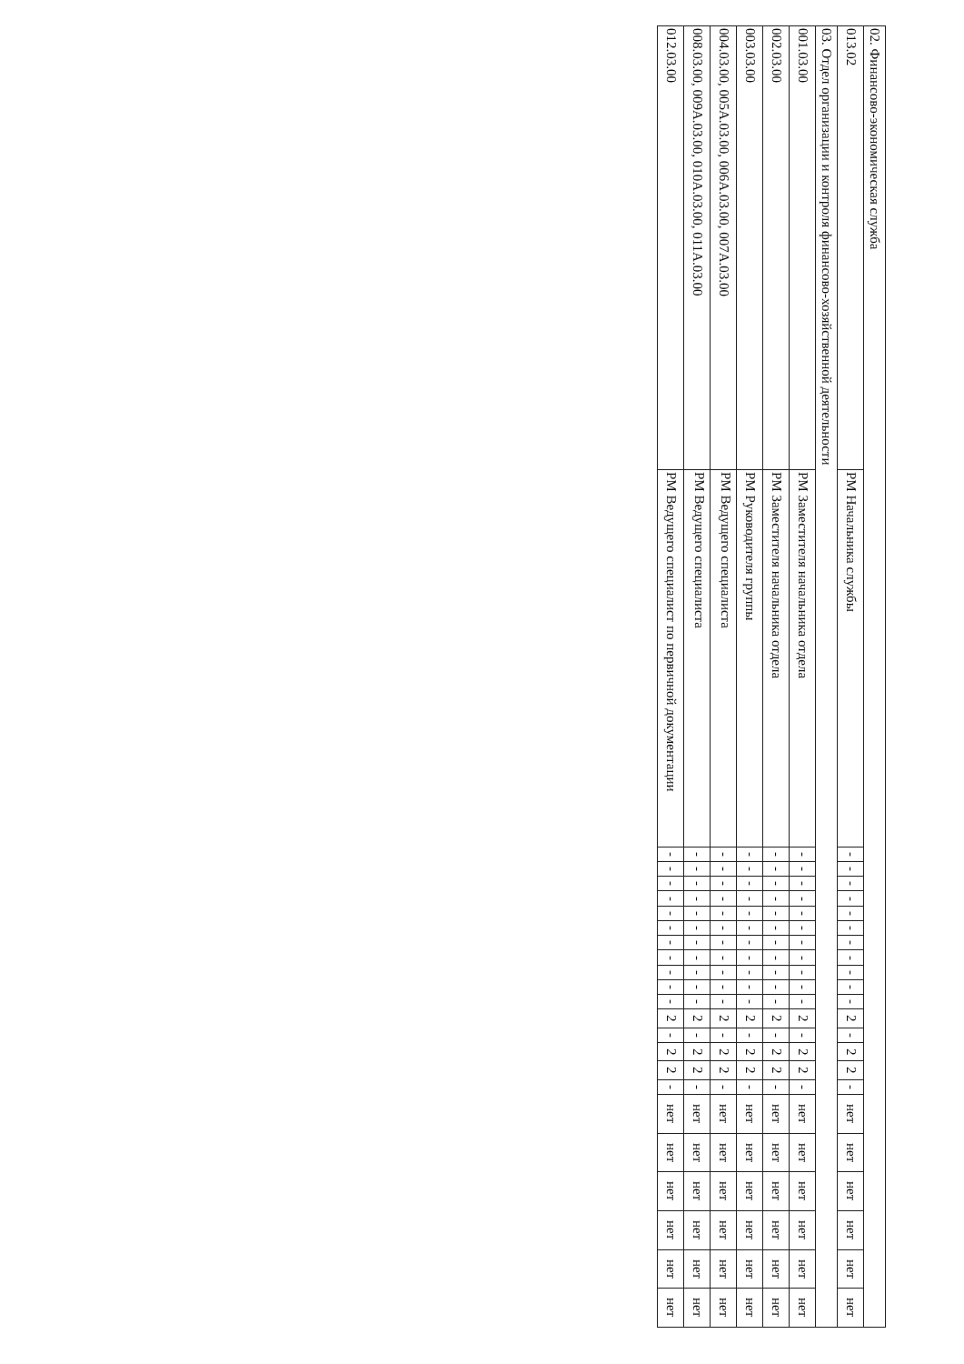| 02. Финансово-экономическая служба | | | | | | | | | | | | | | | | | | | | | | | |
| 013.02 | РМ Начальника службы | - | - | - | - | - | - | - | - | - | - | - | 2 | - | 2 | 2 | - | нет | нет | нет | нет | нет | нет |
| 03. Отдел организации и контроля финансово-хозяйственной деятельности | | | | | | | | | | | | | | | | | | | | | | | |
| 001.03.00 | РМ Заместителя начальника отдела | - | - | - | - | - | - | - | - | - | - | - | 2 | - | 2 | 2 | - | нет | нет | нет | нет | нет | нет |
| 002.03.00 | РМ Заместителя начальника отдела | - | - | - | - | - | - | - | - | - | - | - | 2 | - | 2 | 2 | - | нет | нет | нет | нет | нет | нет |
| 003.03.00 | РМ Руководителя группы | - | - | - | - | - | - | - | - | - | - | - | 2 | - | 2 | 2 | - | нет | нет | нет | нет | нет | нет |
| 004.03.00, 005А.03.00, 006А.03.00, 007А.03.00 | РМ Ведущего специалиста | - | - | - | - | - | - | - | - | - | - | - | 2 | - | 2 | 2 | - | нет | нет | нет | нет | нет | нет |
| 008.03.00, 009А.03.00, 010А.03.00, 011А.03.00 | РМ Ведущего специалиста | - | - | - | - | - | - | - | - | - | - | - | 2 | - | 2 | 2 | - | нет | нет | нет | нет | нет | нет |
| 012.03.00 | РМ Ведущего специалист по первичной документации | - | - | - | - | - | - | - | - | - | - | - | 2 | - | 2 | 2 | - | нет | нет | нет | нет | нет | нет |